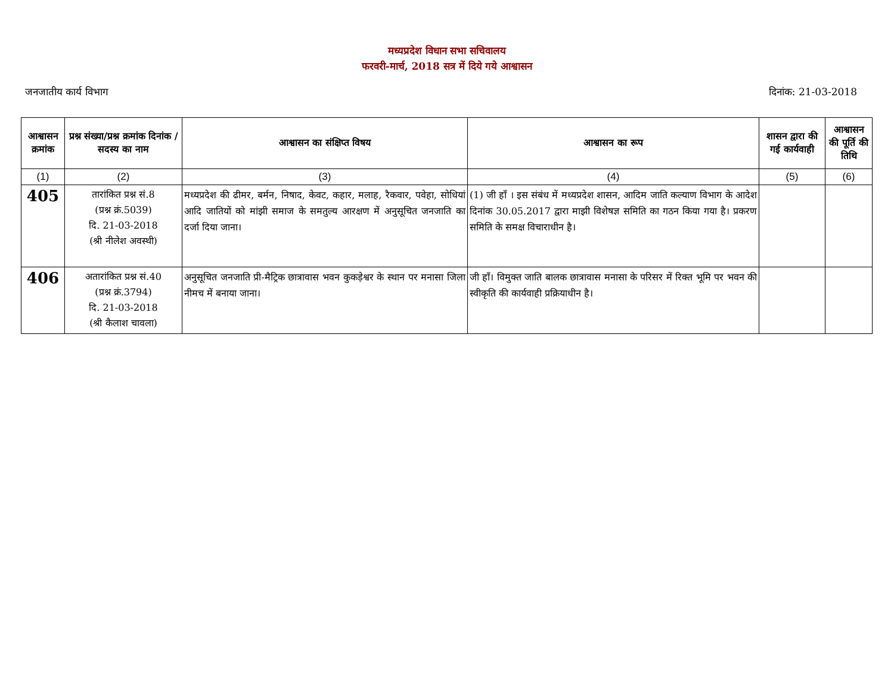मध्यप्रदेश विधान सभा सचिवालय
फरवरी-मार्च, 2018 सत्र में दिये गये आश्वासन
जनजातीय कार्य विभाग दिनांक: 21-03-2018
| आश्वासन क्रमांक | प्रश्न संख्या/प्रश्न क्रमांक दिनांक / सदस्य का नाम | आश्वासन का संक्षिप्त विषय | आश्वासन का रूप | शासन द्वारा की गई कार्यवाही | आश्वासन की पूर्ति की तिथि |
| --- | --- | --- | --- | --- | --- |
| (1) | (2) | (3) | (4) | (5) | (6) |
| 405 | तारांकित प्रश्न सं.8 (प्रश्न क्रं.5039) दि. 21-03-2018 (श्री नीलेश अवस्थी) | मध्यप्रदेश की ढीमर, बर्मन, निषाद, केवट, कहार, मलाह, रैकवार, पवेहा, सोधियां आदि जातियों को मांझी समाज के समतुल्य आरक्षण में अनुसूचित जनजाति का दर्जा दिया जाना। | (1) जी हॉं । इस संबंध में मध्यप्रदेश शासन, आदिम जाति कल्याण विभाग के आदेश दिनांक 30.05.2017 द्वारा माझी विशेषज्ञ समिति का गठन किया गया है। प्रकरण समिति के समक्ष विचाराधीन है। | | |
| 406 | अतारांकित प्रश्न सं.40 (प्रश्न क्रं.3794) दि. 21-03-2018 (श्री कैलाश चावला) | अनुसूचित जनजाति प्री-मैट्रिक छात्रावास भवन कुकड़ेश्वर के स्थान पर मनासा जिला नीमच में बनाया जाना। | जी हॉं। विमुक्त जाति बालक छात्रावास मनासा के परिसर में रिक्त भूमि पर भवन की स्वीकृति की कार्यवाही प्रक्रियाधीन है। | | |